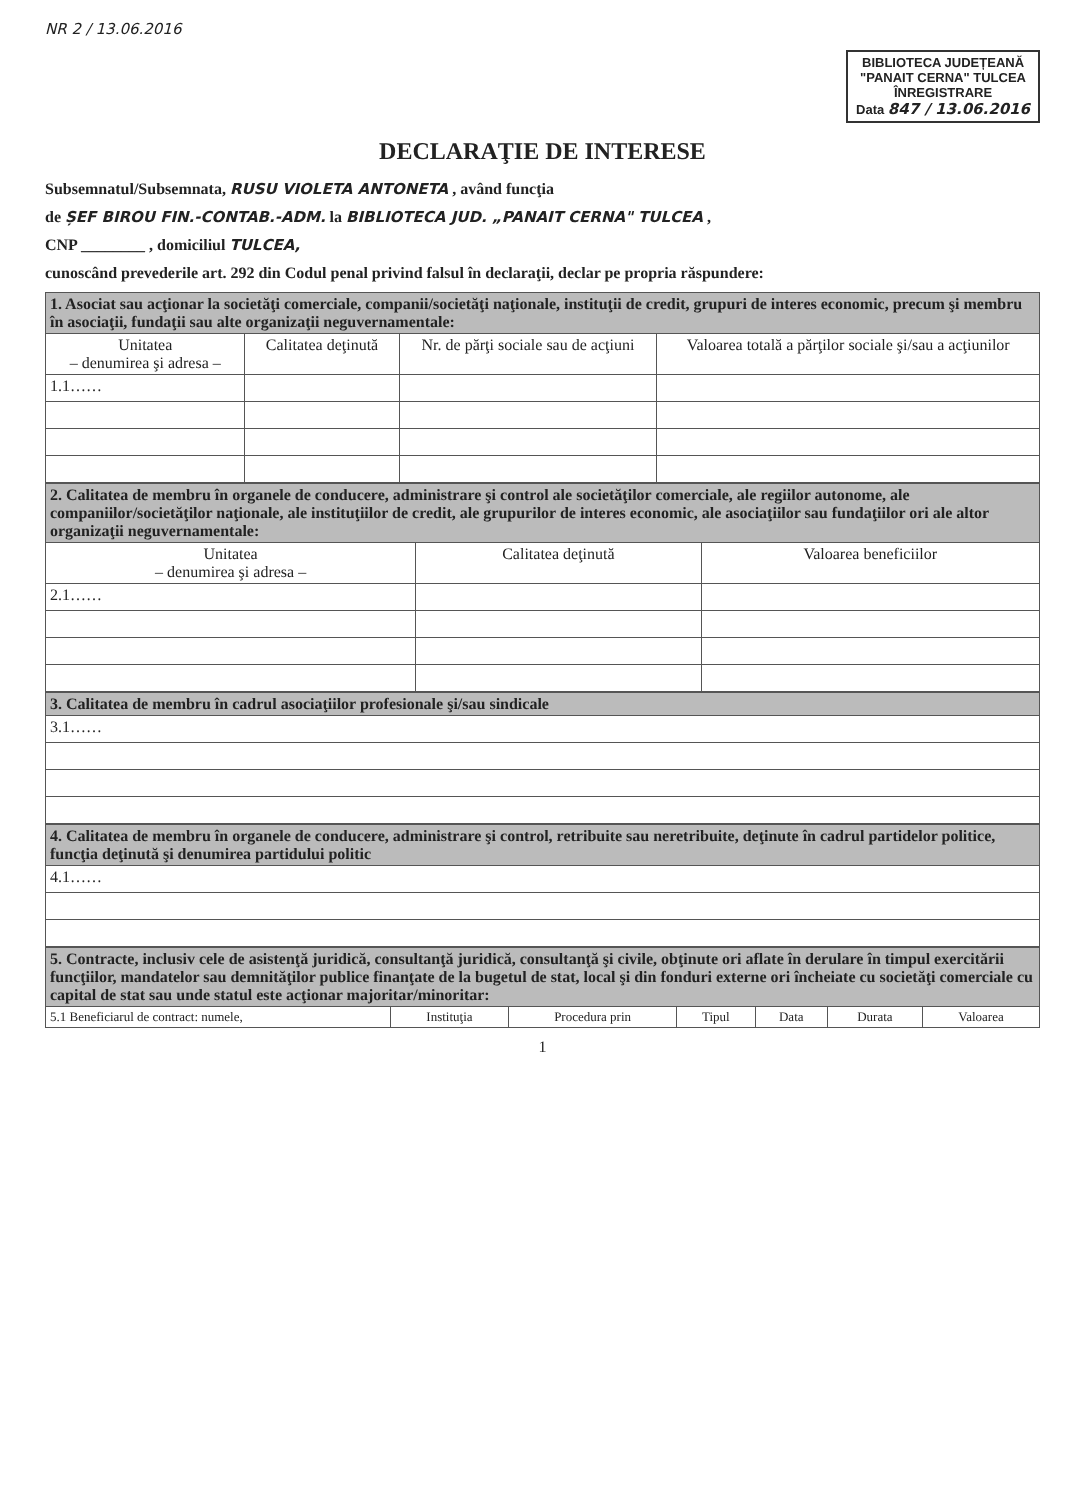NR 2 / 13.06.2016
BIBLIOTECA JUDEȚEANĂ
"PANAIT CERNA" TULCEA
ÎNREGISTRARE
Data 847 / 13.06.2016
DECLARAŢIE DE INTERESE
Subsemnatul/Subsemnata, RUSU VIOLETA ANTONETA , având funcţia
de ȘEF BIROU FIN.-CONTAB.-ADM. la BIBLIOTECA JUD. „PANAIT CERNA" TULCEA ,
CNP ________ , domiciliul TULCEA,
cunoscând prevederile art. 292 din Codul penal privind falsul în declaraţii, declar pe propria răspundere:
| 1. Asociat sau acţionar la societăţi comerciale, companii/societăţi naţionale, instituţii de credit, grupuri de interes economic, precum şi membru în asociaţii, fundaţii sau alte organizaţii neguvernamentale: | | | |
| --- | --- | --- | --- |
| Unitatea – denumirea şi adresa – | Calitatea deţinută | Nr. de părţi sociale sau de acţiuni | Valoarea totală a părţilor sociale şi/sau a acţiunilor |
| 1.1…… | | | |
| 2. Calitatea de membru în organele de conducere, administrare şi control ale societăţilor comerciale, ale regiilor autonome, ale companiilor/societăţilor naţionale, ale instituţiilor de credit, ale grupurilor de interes economic, ale asociaţiilor sau fundaţiilor ori ale altor organizaţii neguvernamentale: | | |
| --- | --- | --- |
| Unitatea – denumirea şi adresa – | Calitatea deţinută | Valoarea beneficiilor |
| 2.1…… | | |
| 3. Calitatea de membru în cadrul asociaţiilor profesionale şi/sau sindicale |
| --- |
| 3.1…… |
| 4. Calitatea de membru în organele de conducere, administrare şi control, retribuite sau neretribuite, deţinute în cadrul partidelor politice, funcţia deţinută şi denumirea partidului politic |
| --- |
| 4.1…… |
| 5. Contracte, inclusiv cele de asistenţă juridică, consultanţă juridică, consultanţă şi civile, obţinute ori aflate în derulare în timpul exercitării funcţiilor, mandatelor sau demnităţilor publice finanţate de la bugetul de stat, local şi din fonduri externe ori încheiate cu societăţi comerciale cu capital de stat sau unde statul este acţionar majoritar/minoritar: | | | | | | |
| --- | --- | --- | --- | --- | --- | --- |
| 5.1 Beneficiarul de contract: numele, | Instituţia | Procedura prin | Tipul | Data | Durata | Valoarea |
1